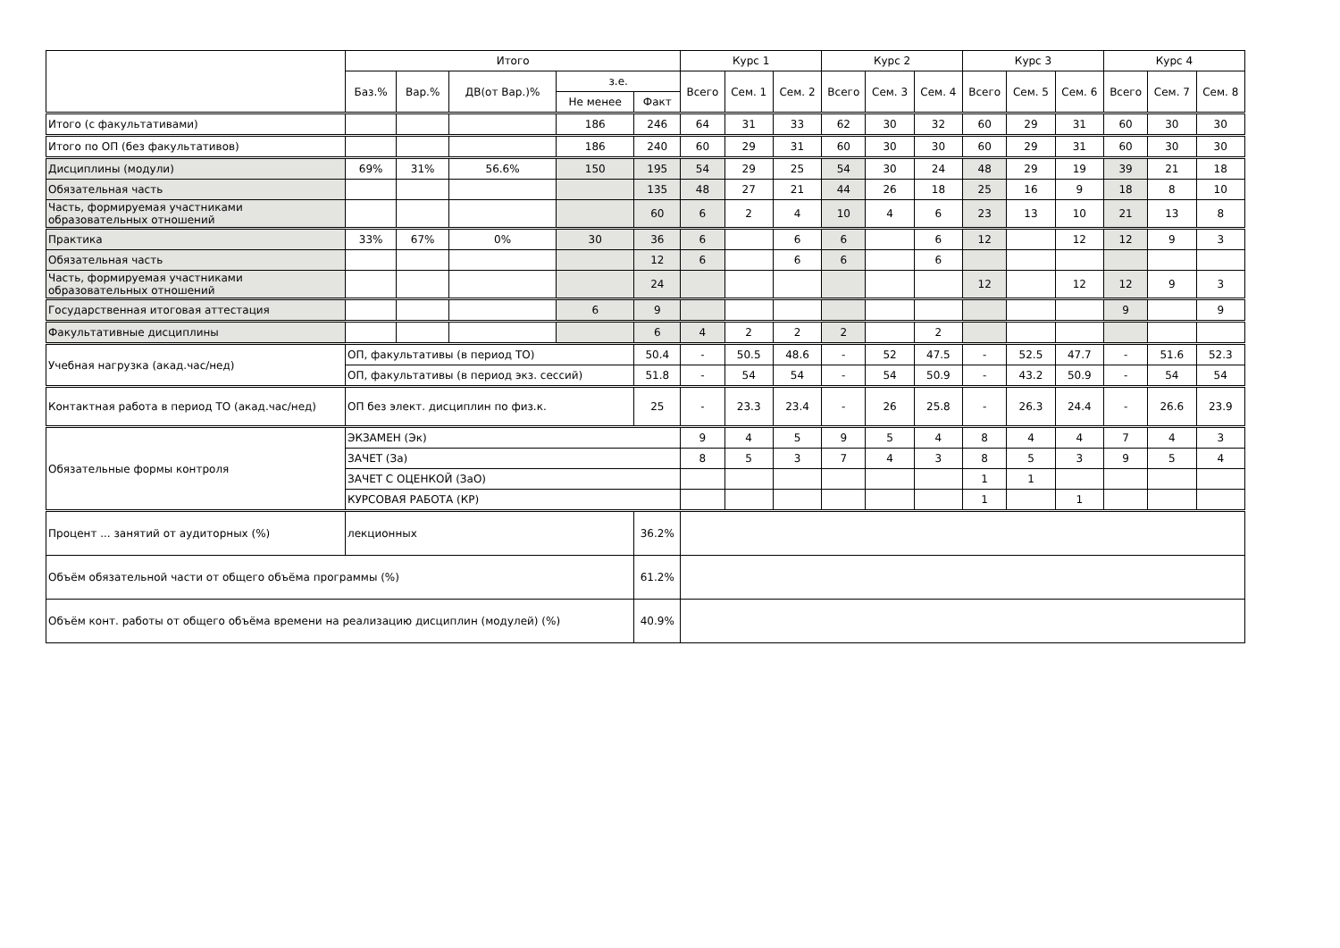| | Итого | | | | | Курс 1 | | | Курс 2 | | | Курс 3 | | | Курс 4 | | |
| --- | --- | --- | --- | --- | --- | --- | --- | --- | --- | --- | --- | --- | --- | --- | --- | --- | --- |
| | Баз.% | Вар.% | ДВ(от Вар.)% | з.е. | | Всего | Сем. 1 | Сем. 2 | Всего | Сем. 3 | Сем. 4 | Всего | Сем. 5 | Сем. 6 | Всего | Сем. 7 | Сем. 8 |
| | | | | Не менее | Факт | | | | | | | | | | | | |
| Итого (с факультативами) | | | | 186 | 246 | 64 | 31 | 33 | 62 | 30 | 32 | 60 | 29 | 31 | 60 | 30 | 30 |
| Итого по ОП (без факультативов) | | | | 186 | 240 | 60 | 29 | 31 | 60 | 30 | 30 | 60 | 29 | 31 | 60 | 30 | 30 |
| Дисциплины (модули) | 69% | 31% | 56.6% | 150 | 195 | 54 | 29 | 25 | 54 | 30 | 24 | 48 | 29 | 19 | 39 | 21 | 18 |
| Обязательная часть | | | | | 135 | 48 | 27 | 21 | 44 | 26 | 18 | 25 | 16 | 9 | 18 | 8 | 10 |
| Часть, формируемая участниками образовательных отношений | | | | | 60 | 6 | 2 | 4 | 10 | 4 | 6 | 23 | 13 | 10 | 21 | 13 | 8 |
| Практика | 33% | 67% | 0% | 30 | 36 | 6 | | 6 | 6 | | 6 | 12 | | 12 | 12 | 9 | 3 |
| Обязательная часть | | | | | 12 | 6 | | 6 | 6 | | 6 | | | | | | |
| Часть, формируемая участниками образовательных отношений | | | | | 24 | | | | | | | 12 | | 12 | 12 | 9 | 3 |
| Государственная итоговая аттестация | | | | 6 | 9 | | | | | | | | | | 9 | | 9 |
| Факультативные дисциплины | | | | | 6 | 4 | 2 | 2 | 2 | | 2 | | | | | | |
| Учебная нагрузка (акад.час/нед) | ОП, факультативы (в период ТО) | | | | 50.4 | - | 50.5 | 48.6 | - | 52 | 47.5 | - | 52.5 | 47.7 | - | 51.6 | 52.3 |
| | ОП, факультативы (в период экз. сессий) | | | | 51.8 | - | 54 | 54 | - | 54 | 50.9 | - | 43.2 | 50.9 | - | 54 | 54 |
| Контактная работа в период ТО (акад.час/нед) | ОП без элект. дисциплин по физ.к. | | | | 25 | - | 23.3 | 23.4 | - | 26 | 25.8 | - | 26.3 | 24.4 | - | 26.6 | 23.9 |
| Обязательные формы контроля | ЭКЗАМЕН (Эк) | | | | | 9 | 4 | 5 | 9 | 5 | 4 | 8 | 4 | 4 | 7 | 4 | 3 |
| | ЗАЧЕТ (За) | | | | | 8 | 5 | 3 | 7 | 4 | 3 | 8 | 5 | 3 | 9 | 5 | 4 |
| | ЗАЧЕТ С ОЦЕНКОЙ (ЗаО) | | | | | | | | | | | 1 | 1 | | | | |
| | КУРСОВАЯ РАБОТА (КР) | | | | | | | | | | | 1 | | 1 | | | |
| Процент ... занятий от аудиторных (%) | лекционных | | | | 36.2% | | | | | | | | | | | | |
| Объём обязательной части от общего объёма программы (%) | | | | | 61.2% | | | | | | | | | | | | |
| Объём конт. работы от общего объёма времени на реализацию дисциплин (модулей) (%) | | | | | 40.9% | | | | | | | | | | | | |